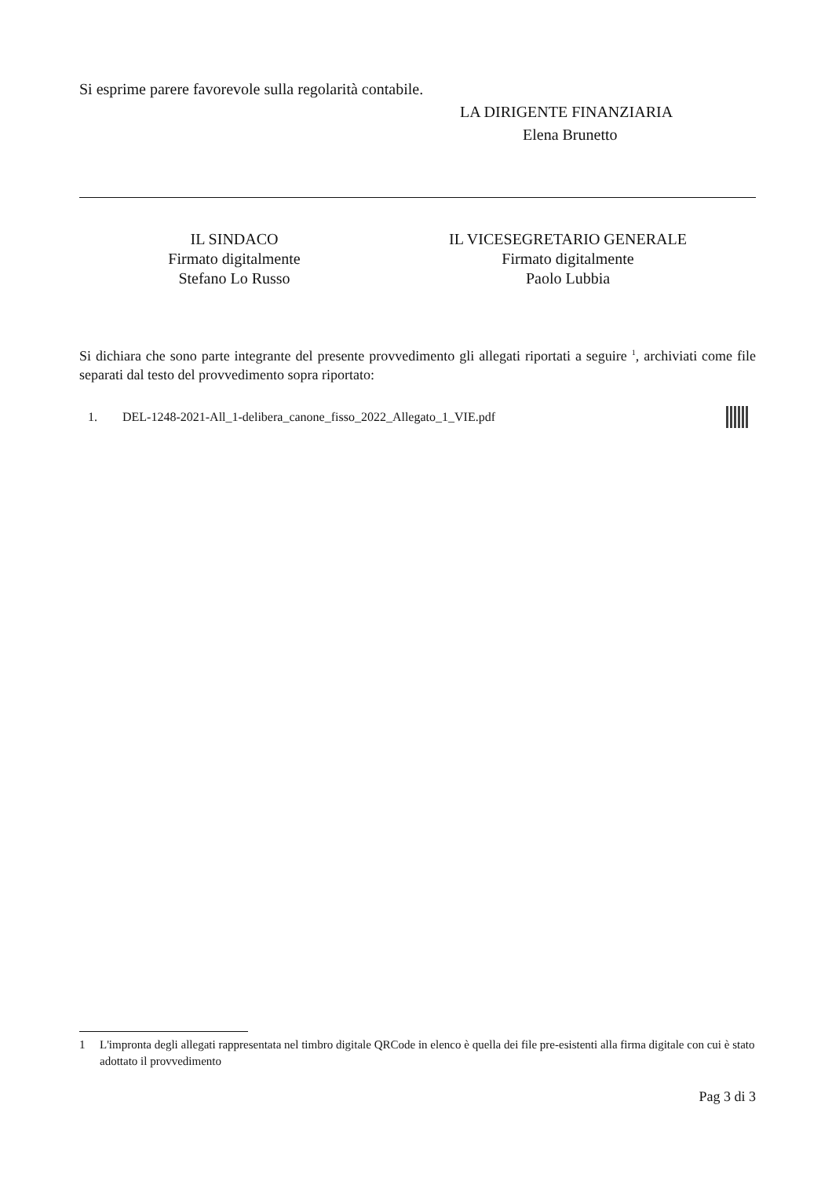Si esprime parere favorevole sulla regolarità contabile.
LA DIRIGENTE FINANZIARIA
Elena Brunetto
IL SINDACO
Firmato digitalmente
Stefano Lo Russo
IL VICESEGRETARIO GENERALE
Firmato digitalmente
Paolo Lubbia
Si dichiara che sono parte integrante del presente provvedimento gli allegati riportati a seguire <sup>1</sup>, archiviati come file separati dal testo del provvedimento sopra riportato:
1. DEL-1248-2021-All_1-delibera_canone_fisso_2022_Allegato_1_VIE.pdf
1 L'impronta degli allegati rappresentata nel timbro digitale QRCode in elenco è quella dei file pre-esistenti alla firma digitale con cui è stato adottato il provvedimento
Pag 3 di 3